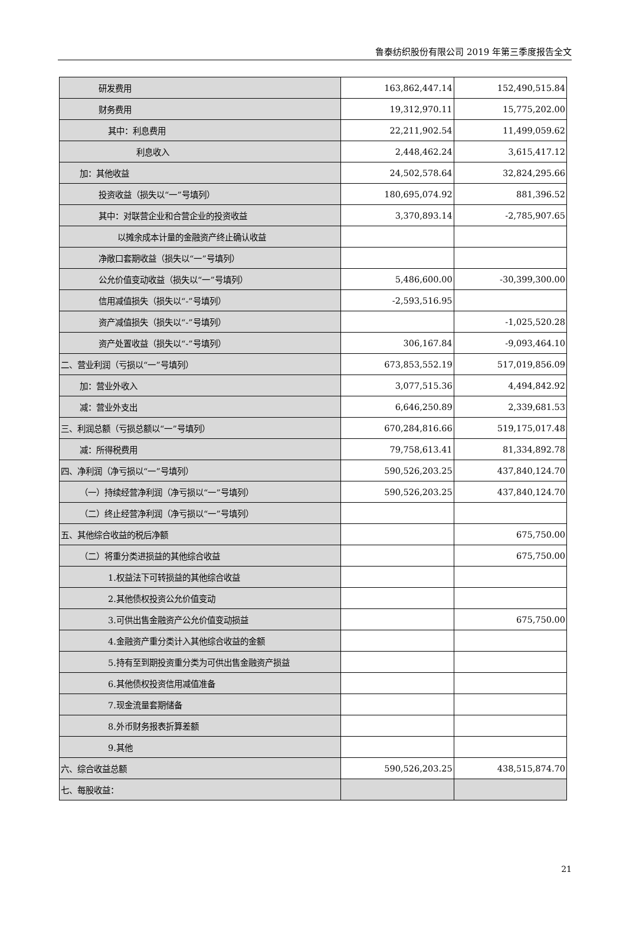鲁泰纺织股份有限公司 2019 年第三季度报告全文
| 研发费用 | 163,862,447.14 | 152,490,515.84 |
| 财务费用 | 19,312,970.11 | 15,775,202.00 |
| 其中：利息费用 | 22,211,902.54 | 11,499,059.62 |
| 利息收入 | 2,448,462.24 | 3,615,417.12 |
| 加：其他收益 | 24,502,578.64 | 32,824,295.66 |
| 投资收益（损失以“一”号填列） | 180,695,074.92 | 881,396.52 |
| 其中：对联营企业和合营企业的投资收益 | 3,370,893.14 | -2,785,907.65 |
| 以摊余成本计量的金融资产终止确认收益 | | |
| 净敞口套期收益（损失以“一”号填列） | | |
| 公允价值变动收益（损失以“一”号填列） | 5,486,600.00 | -30,399,300.00 |
| 信用减值损失（损失以“-”号填列） | -2,593,516.95 | |
| 资产减值损失（损失以“-”号填列） | | -1,025,520.28 |
| 资产处置收益（损失以“-”号填列） | 306,167.84 | -9,093,464.10 |
| 二、营业利润（亏损以“一”号填列） | 673,853,552.19 | 517,019,856.09 |
| 加：营业外收入 | 3,077,515.36 | 4,494,842.92 |
| 减：营业外支出 | 6,646,250.89 | 2,339,681.53 |
| 三、利润总额（亏损总额以“一”号填列） | 670,284,816.66 | 519,175,017.48 |
| 减：所得税费用 | 79,758,613.41 | 81,334,892.78 |
| 四、净利润（净亏损以“一”号填列） | 590,526,203.25 | 437,840,124.70 |
| （一）持续经营净利润（净亏损以“一”号填列） | 590,526,203.25 | 437,840,124.70 |
| （二）终止经营净利润（净亏损以“一”号填列） | | |
| 五、其他综合收益的税后净额 | | 675,750.00 |
| （二）将重分类进损益的其他综合收益 | | 675,750.00 |
| 1.权益法下可转损益的其他综合收益 | | |
| 2.其他债权投资公允价值变动 | | |
| 3.可供出售金融资产公允价值变动损益 | | 675,750.00 |
| 4.金融资产重分类计入其他综合收益的金额 | | |
| 5.持有至到期投资重分类为可供出售金融资产损益 | | |
| 6.其他债权投资信用减值准备 | | |
| 7.现金流量套期储备 | | |
| 8.外币财务报表折算差额 | | |
| 9.其他 | | |
| 六、综合收益总额 | 590,526,203.25 | 438,515,874.70 |
| 七、每股收益： | | |
21